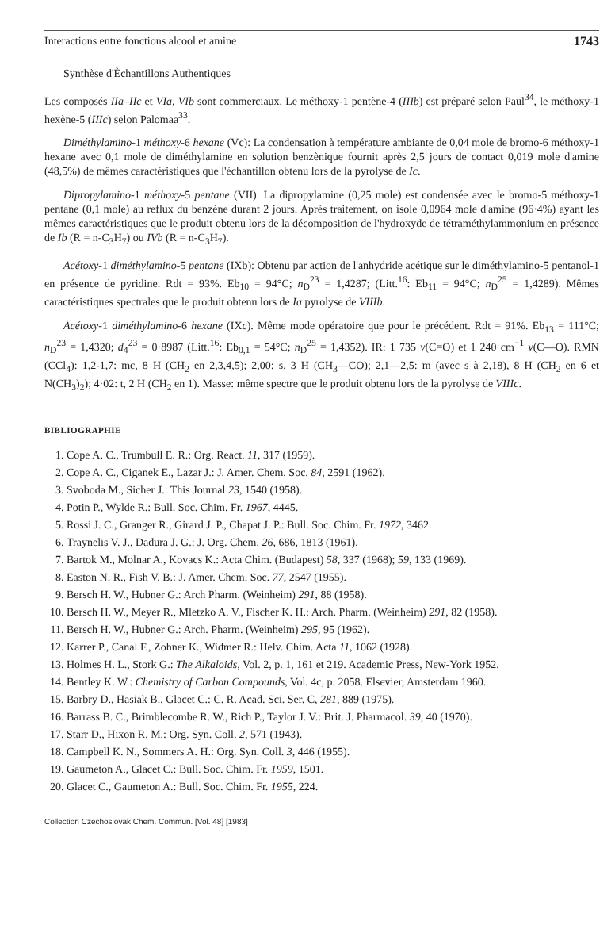Interactions entre fonctions alcool et amine 1743
Synthèse d'Èchantillons Authentiques
Les composés IIa–IIc et VIa, VIb sont commerciaux. Le méthoxy-1 pentène-4 (IIIb) est préparé selon Paul<sup>34</sup>, le méthoxy-1 hexène-5 (IIIc) selon Palomaa<sup>33</sup>.
Diméthylamino-1 méthoxy-6 hexane (Vc): La condensation à température ambiante de 0,04 mole de bromo-6 méthoxy-1 hexane avec 0,1 mole de diméthylamine en solution benzènique fournit après 2,5 jours de contact 0,019 mole d'amine (48,5%) de mêmes caractéristiques que l'échantillon obtenu lors de la pyrolyse de Ic.
Dipropylamino-1 méthoxy-5 pentane (VII). La dipropylamine (0,25 mole) est condensée avec le bromo-5 méthoxy-1 pentane (0,1 mole) au reflux du benzène durant 2 jours. Après traitement, on isole 0,0964 mole d'amine (96·4%) ayant les mêmes caractéristiques que le produit obtenu lors de la décomposition de l'hydroxyde de tétraméthylammonium en présence de Ib (R = n-C<sub>3</sub>H<sub>7</sub>) ou IVb (R = n-C<sub>3</sub>H<sub>7</sub>).
Acétoxy-1 diméthylamino-5 pentane (IXb): Obtenu par action de l'anhydride acétique sur le diméthylamino-5 pentanol-1 en présence de pyridine. Rdt = 93%. Eb<sub>10</sub> = 94°C; n<sub>D</sub><sup>23</sup> = 1,4287; (Litt.<sup>16</sup>: Eb<sub>11</sub> = 94°C; n<sub>D</sub><sup>25</sup> = 1,4289). Mêmes caractéristiques spectrales que le produit obtenu lors de Ia pyrolyse de VIIIb.
Acétoxy-1 diméthylamino-6 hexane (IXc). Même mode opératoire que pour le précédent. Rdt = 91%. Eb<sub>13</sub> = 111°C; n<sub>D</sub><sup>23</sup> = 1,4320; d<sub>4</sub><sup>23</sup> = 0·8987 (Litt.<sup>16</sup>: Eb<sub>0,1</sub> = 54°C; n<sub>D</sub><sup>25</sup> = 1,4352). IR: 1 735 ν(C=O) et 1 240 cm<sup>−1</sup> ν(C—O). RMN (CCl<sub>4</sub>): 1,2-1,7: mc, 8 H (CH<sub>2</sub> en 2,3,4,5); 2,00: s, 3 H (CH<sub>3</sub>—CO); 2,1—2,5: m (avec s à 2,18), 8 H (CH<sub>2</sub> en 6 et N(CH<sub>3</sub>)<sub>2</sub>); 4·02: t, 2 H (CH<sub>2</sub> en 1). Masse: même spectre que le produit obtenu lors de la pyrolyse de VIIIc.
BIBLIOGRAPHIE
1. Cope A. C., Trumbull E. R.: Org. React. 11, 317 (1959).
2. Cope A. C., Ciganek E., Lazar J.: J. Amer. Chem. Soc. 84, 2591 (1962).
3. Svoboda M., Sicher J.: This Journal 23, 1540 (1958).
4. Potin P., Wylde R.: Bull. Soc. Chim. Fr. 1967, 4445.
5. Rossi J. C., Granger R., Girard J. P., Chapat J. P.: Bull. Soc. Chim. Fr. 1972, 3462.
6. Traynelis V. J., Dadura J. G.: J. Org. Chem. 26, 686, 1813 (1961).
7. Bartok M., Molnar A., Kovacs K.: Acta Chim. (Budapest) 58, 337 (1968); 59, 133 (1969).
8. Easton N. R., Fish V. B.: J. Amer. Chem. Soc. 77, 2547 (1955).
9. Bersch H. W., Hubner G.: Arch Pharm. (Weinheim) 291, 88 (1958).
10. Bersch H. W., Meyer R., Mletzko A. V., Fischer K. H.: Arch. Pharm. (Weinheim) 291, 82 (1958).
11. Bersch H. W., Hubner G.: Arch. Pharm. (Weinheim) 295, 95 (1962).
12. Karrer P., Canal F., Zohner K., Widmer R.: Helv. Chim. Acta 11, 1062 (1928).
13. Holmes H. L., Stork G.: The Alkaloids, Vol. 2, p. 1, 161 et 219. Academic Press, New-York 1952.
14. Bentley K. W.: Chemistry of Carbon Compounds, Vol. 4c, p. 2058. Elsevier, Amsterdam 1960.
15. Barbry D., Hasiak B., Glacet C.: C. R. Acad. Sci. Ser. C, 281, 889 (1975).
16. Barrass B. C., Brimblecombe R. W., Rich P., Taylor J. V.: Brit. J. Pharmacol. 39, 40 (1970).
17. Starr D., Hixon R. M.: Org. Syn. Coll. 2, 571 (1943).
18. Campbell K. N., Sommers A. H.: Org. Syn. Coll. 3, 446 (1955).
19. Gaumeton A., Glacet C.: Bull. Soc. Chim. Fr. 1959, 1501.
20. Glacet C., Gaumeton A.: Bull. Soc. Chim. Fr. 1955, 224.
Collection Czechoslovak Chem. Commun. [Vol. 48] [1983]